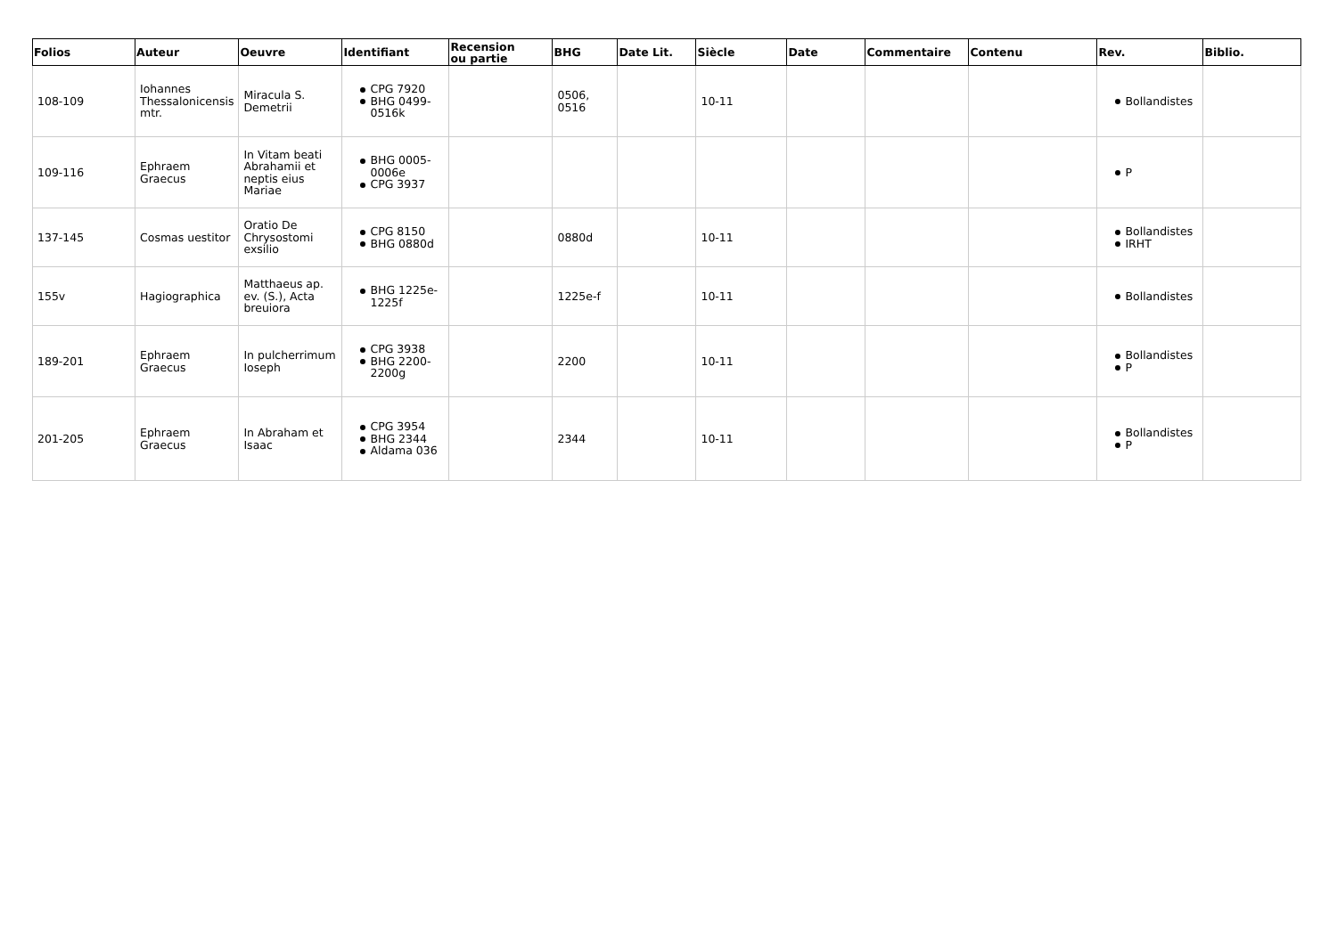| Folios | Auteur | Oeuvre | Identifiant | Recension ou partie | BHG | Date Lit. | Siècle | Date | Commentaire | Contenu | Rev. | Biblio. |
| --- | --- | --- | --- | --- | --- | --- | --- | --- | --- | --- | --- | --- |
| 108-109 | Iohannes Thessalonicensis mtr. | Miracula S. Demetrii | CPG 7920 BHG 0499-0516k | | 0506, 0516 | | 10-11 | | | | Bollandistes | |
| 109-116 | Ephraem Graecus | In Vitam beati Abrahamii et neptis eius Mariae | BHG 0005-0006e CPG 3937 | | | | | | | | P | |
| 137-145 | Cosmas uestitor | Oratio De Chrysostomi exsilio | CPG 8150 BHG 0880d | | 0880d | | 10-11 | | | | Bollandistes IRHT | |
| 155v | Hagiographica | Matthaeus ap. ev. (S.), Acta breuiora | BHG 1225e-1225f | | 1225e-f | | 10-11 | | | | Bollandistes | |
| 189-201 | Ephraem Graecus | In pulcherrimum Ioseph | CPG 3938 BHG 2200-2200g | | 2200 | | 10-11 | | | | Bollandistes P | |
| 201-205 | Ephraem Graecus | In Abraham et Isaac | CPG 3954 BHG 2344 Aldama 036 | | 2344 | | 10-11 | | | | Bollandistes P | |